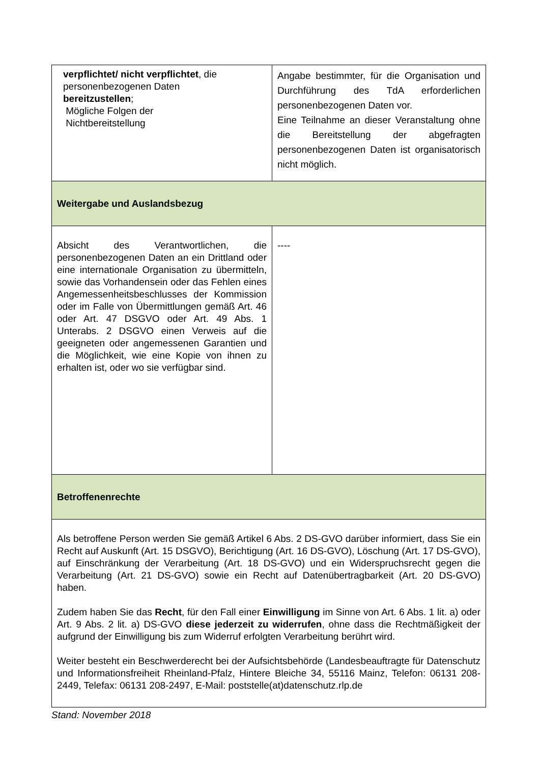| verpflichtet/ nicht verpflichtet , die personenbezogenen Daten bereitzustellen ; Mögliche Folgen der Nichtbereitstellung | Angabe bestimmter, für die Organisation und Durchführung des TdA erforderlichen personenbezogenen Daten vor. Eine Teilnahme an dieser Veranstaltung ohne die Bereitstellung der abgefragten personenbezogenen Daten ist organisatorisch nicht möglich. |
| Weitergabe und Auslandsbezug | |
| Absicht des Verantwortlichen, die personenbezogenen Daten an ein Drittland oder eine internationale Organisation zu übermitteln, sowie das Vorhandensein oder das Fehlen eines Angemessenheitsbeschlusses der Kommission oder im Falle von Übermittlungen gemäß Art. 46 oder Art. 47 DSGVO oder Art. 49 Abs. 1 Unterabs. 2 DSGVO einen Verweis auf die geeigneten oder angemessenen Garantien und die Möglichkeit, wie eine Kopie von ihnen zu erhalten ist, oder wo sie verfügbar sind. | ---- |
| Betroffenenrechte | |
| Als betroffene Person werden Sie gemäß Artikel 6 Abs. 2 DS-GVO darüber informiert, dass Sie ein Recht auf Auskunft (Art. 15 DSGVO), Berichtigung (Art. 16 DS-GVO), Löschung (Art. 17 DS-GVO), auf Einschränkung der Verarbeitung (Art. 18 DS-GVO) und ein Widerspruchsrecht gegen die Verarbeitung (Art. 21 DS-GVO) sowie ein Recht auf Datenübertragbarkeit (Art. 20 DS-GVO) haben. Zudem haben Sie das Recht , für den Fall einer Einwilligung im Sinne von Art. 6 Abs. 1 lit. a) oder Art. 9 Abs. 2 lit. a) DS-GVO diese jederzeit zu widerrufen , ohne dass die Rechtmäßigkeit der aufgrund der Einwilligung bis zum Widerruf erfolgten Verarbeitung berührt wird. Weiter besteht ein Beschwerderecht bei der Aufsichtsbehörde (Landesbeauftragte für Datenschutz und Informationsfreiheit Rheinland-Pfalz, Hintere Bleiche 34, 55116 Mainz, Telefon: 06131 208-2449, Telefax: 06131 208-2497, E-Mail: poststelle(at)datenschutz.rlp.de | |
Stand: November 2018